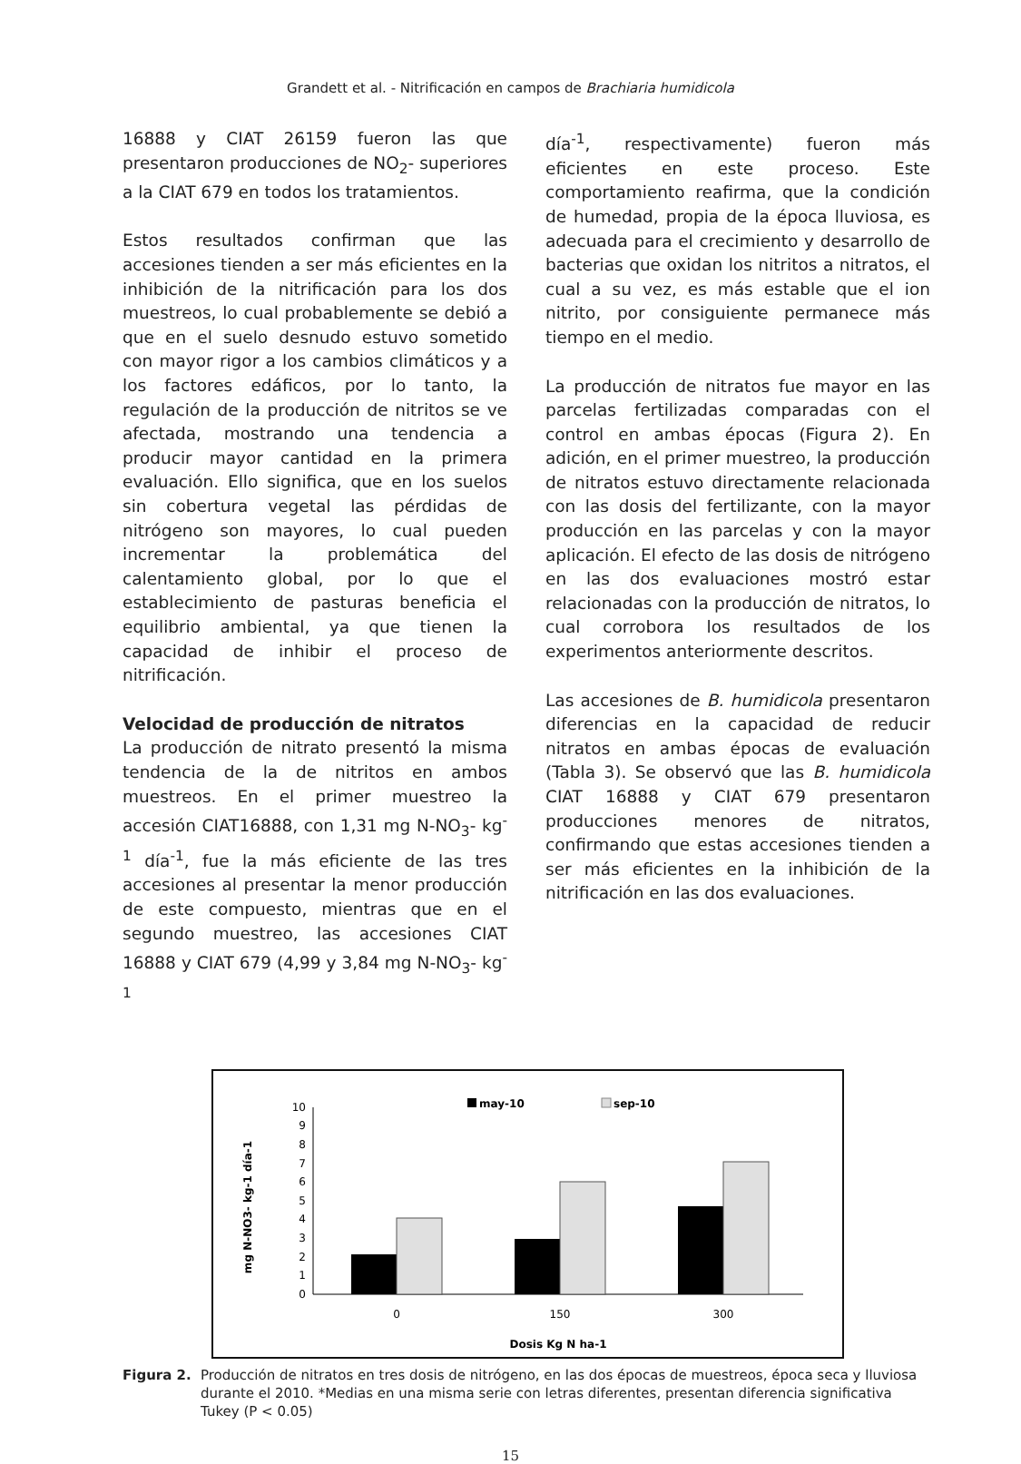Grandett et al. - Nitrificación en campos de Brachiaria humidicola
16888 y CIAT 26159 fueron las que presentaron producciones de NO<sub>2</sub>- superiores a la CIAT 679 en todos los tratamientos.
Estos resultados confirman que las accesiones tienden a ser más eficientes en la inhibición de la nitrificación para los dos muestreos, lo cual probablemente se debió a que en el suelo desnudo estuvo sometido con mayor rigor a los cambios climáticos y a los factores edáficos, por lo tanto, la regulación de la producción de nitritos se ve afectada, mostrando una tendencia a producir mayor cantidad en la primera evaluación. Ello significa, que en los suelos sin cobertura vegetal las pérdidas de nitrógeno son mayores, lo cual pueden incrementar la problemática del calentamiento global, por lo que el establecimiento de pasturas beneficia el equilibrio ambiental, ya que tienen la capacidad de inhibir el proceso de nitrificación.
Velocidad de producción de nitratos
La producción de nitrato presentó la misma tendencia de la de nitritos en ambos muestreos. En el primer muestreo la accesión CIAT16888, con 1,31 mg N-NO<sub>3</sub>- kg<sup>-1</sup> día<sup>-1</sup>, fue la más eficiente de las tres accesiones al presentar la menor producción de este compuesto, mientras que en el segundo muestreo, las accesiones CIAT 16888 y CIAT 679 (4,99 y 3,84 mg N-NO<sub>3</sub>- kg<sup>-1</sup>
día<sup>-1</sup>, respectivamente) fueron más eficientes en este proceso. Este comportamiento reafirma, que la condición de humedad, propia de la época lluviosa, es adecuada para el crecimiento y desarrollo de bacterias que oxidan los nitritos a nitratos, el cual a su vez, es más estable que el ion nitrito, por consiguiente permanece más tiempo en el medio.
La producción de nitratos fue mayor en las parcelas fertilizadas comparadas con el control en ambas épocas (Figura 2). En adición, en el primer muestreo, la producción de nitratos estuvo directamente relacionada con las dosis del fertilizante, con la mayor producción en las parcelas y con la mayor aplicación. El efecto de las dosis de nitrógeno en las dos evaluaciones mostró estar relacionadas con la producción de nitratos, lo cual corrobora los resultados de los experimentos anteriormente descritos.
Las accesiones de B. humidicola presentaron diferencias en la capacidad de reducir nitratos en ambas épocas de evaluación (Tabla 3). Se observó que las B. humidicola CIAT 16888 y CIAT 679 presentaron producciones menores de nitratos, confirmando que estas accesiones tienden a ser más eficientes en la inhibición de la nitrificación en las dos evaluaciones.
may-10
sep-10
0
1
2
3
4
5
6
7
8
9
10
0
150
300
Dosis Kg N ha-1
mg N-NO3- kg-1 día-1
Figura 2. Producción de nitratos en tres dosis de nitrógeno, en las dos épocas de muestreos, época seca y lluviosa durante el 2010. *Medias en una misma serie con letras diferentes, presentan diferencia significativa Tukey (P < 0.05)
15